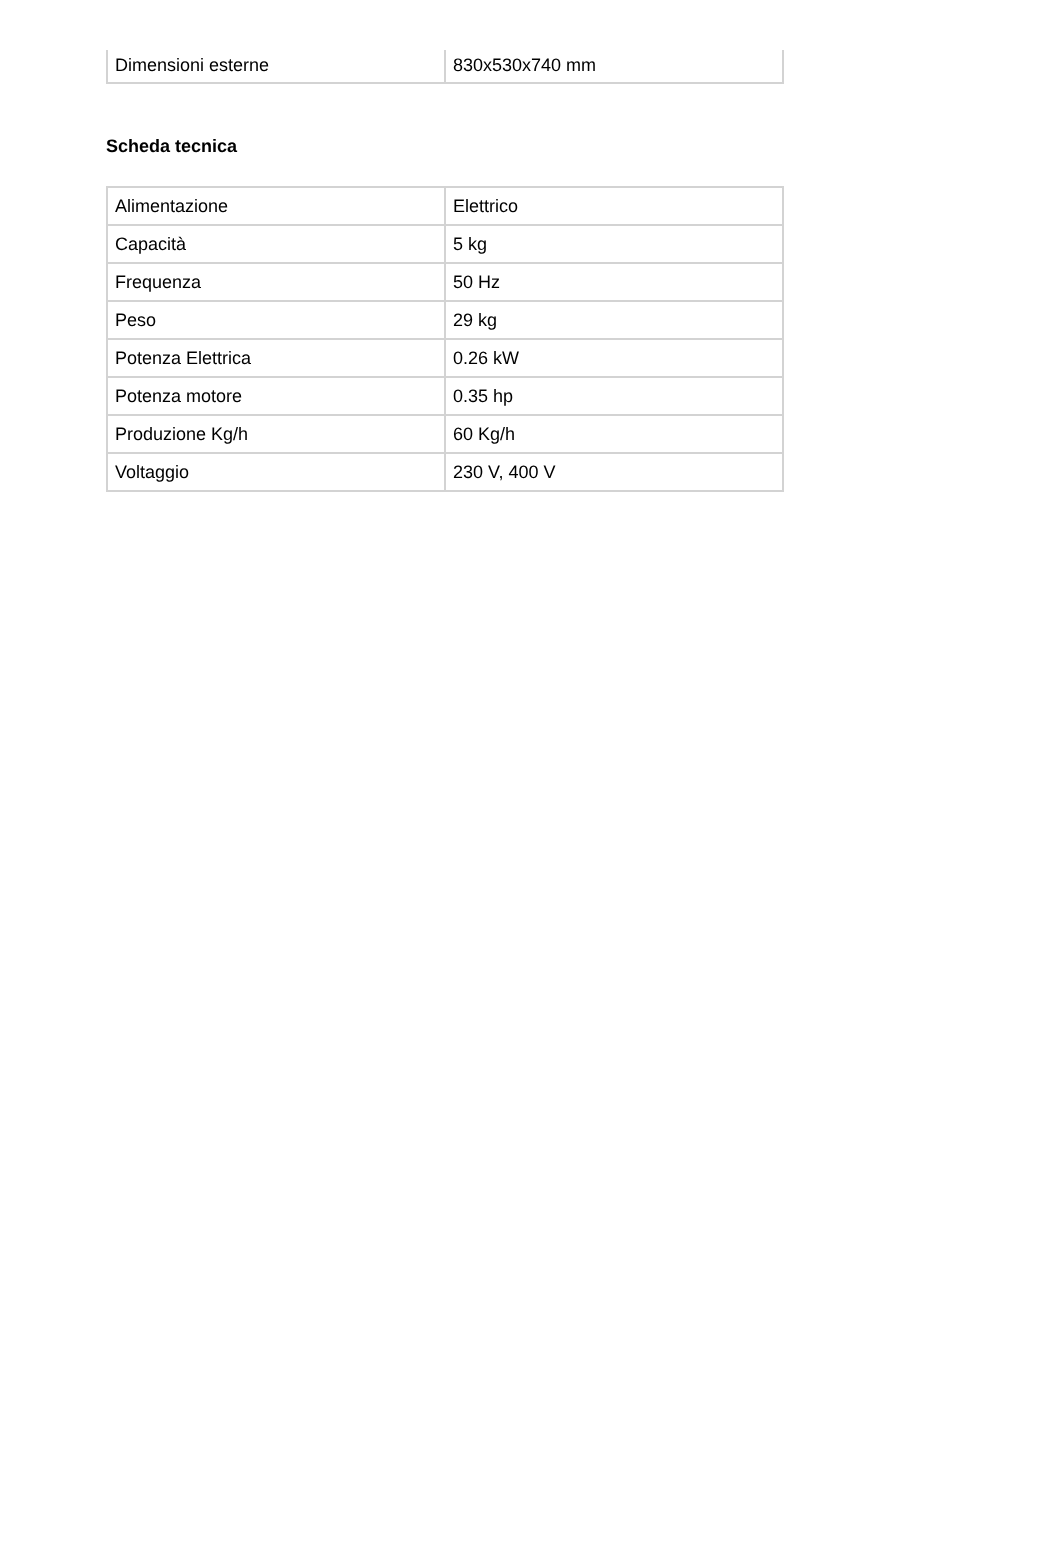| Dimensioni esterne | 830x530x740 mm |
Scheda tecnica
| Alimentazione | Elettrico |
| Capacità | 5 kg |
| Frequenza | 50 Hz |
| Peso | 29 kg |
| Potenza Elettrica | 0.26 kW |
| Potenza motore | 0.35 hp |
| Produzione Kg/h | 60 Kg/h |
| Voltaggio | 230 V, 400 V |